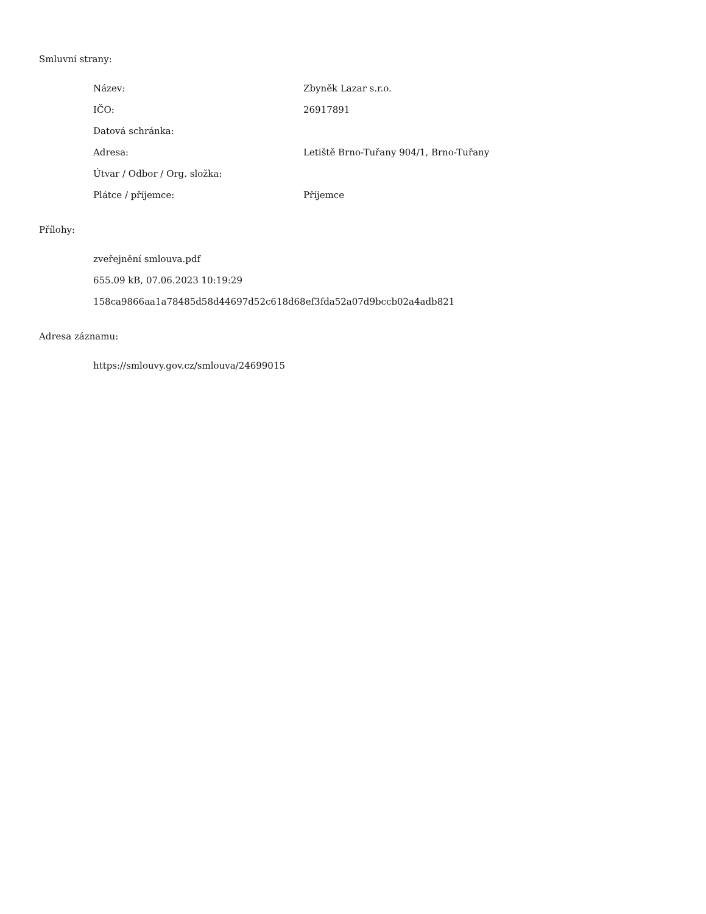Smluvní strany:
| Název: | Zbyněk Lazar s.r.o. |
| IČO: | 26917891 |
| Datová schránka: | |
| Adresa: | Letiště Brno-Tuřany 904/1, Brno-Tuřany |
| Útvar / Odbor / Org. složka: | |
| Plátce / příjemce: | Příjemce |
Přílohy:
zveřejnění smlouva.pdf
655.09 kB, 07.06.2023 10:19:29
158ca9866aa1a78485d58d44697d52c618d68ef3fda52a07d9bccb02a4adb821
Adresa záznamu:
https://smlouvy.gov.cz/smlouva/24699015